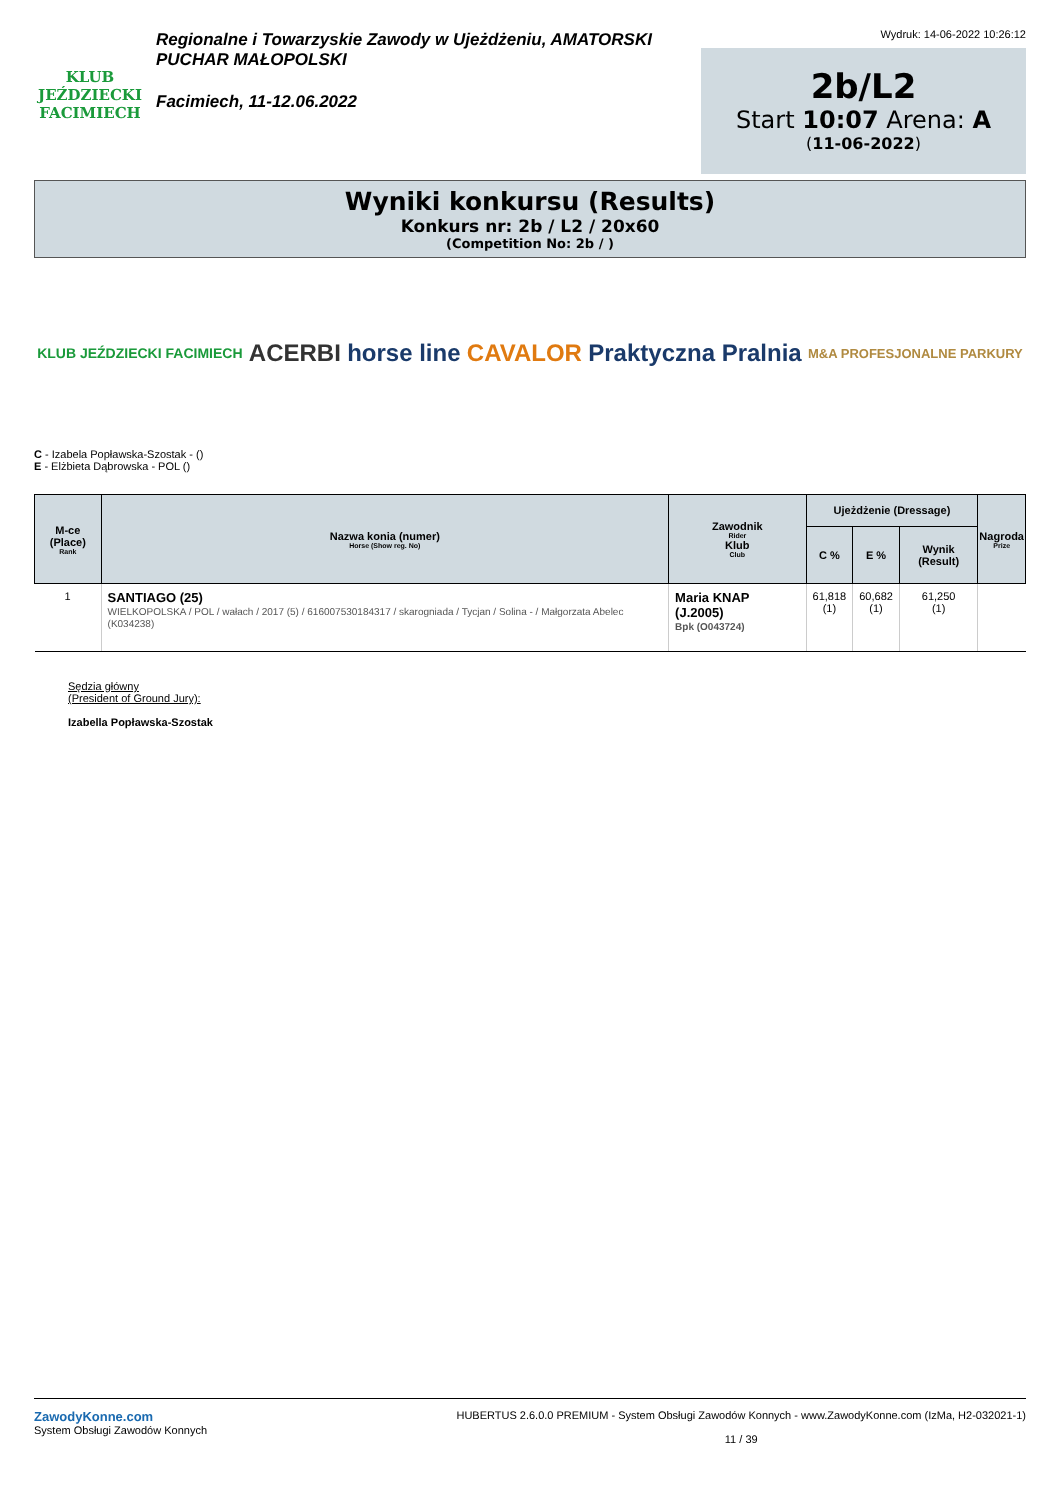KLUB JEŹDZIECKI
FACIMIECH
Regionalne i Towarzyskie Zawody w Ujeżdżeniu, AMATORSKI PUCHAR MAŁOPOLSKI
Facimiech, 11-12.06.2022
Wydruk: 14-06-2022 10:26:12
2b/L2
Start 10:07 Arena: A
(11-06-2022)
Wyniki konkursu (Results)
Konkurs nr: 2b / L2 / 20x60
(Competition No: 2b / )
KLUB JEŹDZIECKI FACIMIECH ACERBI horse line CAVALOR Praktyczna Pralnia M&A PROFESJONALNE PARKURY
C - Izabela Popławska-Szostak - ()
E - Elżbieta Dąbrowska - POL ()
| M-ce (Place) Rank | Nazwa konia (numer) Horse (Show reg. No) | Zawodnik Rider Klub Club | Ujeżdżenie (Dressage) | | | Nagroda Prize |
| --- | --- | --- | --- | --- | --- | --- |
| | | | C % | E % | Wynik (Result) | |
| 1 | SANTIAGO (25) WIELKOPOLSKA / POL / wałach / 2017 (5) / 616007530184317 / skarogniada / Tycjan / Solina - / Małgorzata Abelec (K034238) | Maria KNAP (J.2005) Bpk (O043724) | 61,818 (1) | 60,682 (1) | 61,250 (1) | |
Sędzia główny
(President of Ground Jury):
Izabella Popławska-Szostak
ZawodyKonne.com
System Obsługi Zawodów Konnych
HUBERTUS 2.6.0.0 PREMIUM - System Obsługi Zawodów Konnych - www.ZawodyKonne.com (IzMa, H2-032021-1)
11 / 39